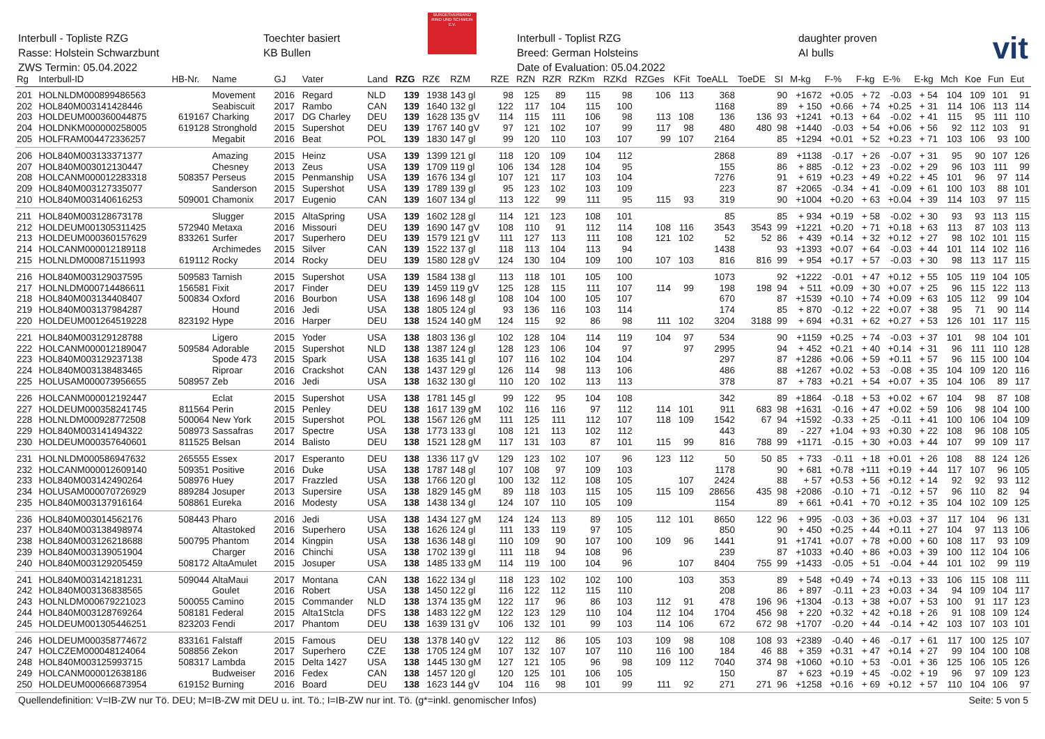Interbull - Topliste RZG
Rasse: Holstein Schwarzbunt
ZWS Termin: 05.04.2022
Toechter basiert
KB Bullen
BUNDESVERBAND
RIND UND SCHWEIN E.V.
Interbull - Toplist RZG
Breed: German Holsteins
Date of Evaluation: 05.04.2022
daughter proven
AI bulls
vit
| Rg | Interbull-ID | HB-Nr. | Name | GJ | Vater | Land | RZG | RZ€ | RZM | RZE | RZN | RZR | RZKm | RZKd | RZGes | KFit | ToeALL | ToeDE | SI | M-kg | F-% | F-kg | E-% | E-kg | Mch | Koe | Fun | Eut |
| --- | --- | --- | --- | --- | --- | --- | --- | --- | --- | --- | --- | --- | --- | --- | --- | --- | --- | --- | --- | --- | --- | --- | --- | --- | --- | --- | --- | --- |
| 201 | HOLNLDM000899486563 | | Movement | 2016 | Regard | NLD | 139 | 1938 | 143 gl | 98 | 125 | 89 | 115 | 98 | 106 | 113 | 368 | | 90 | +1672 | +0.05 | + 72 | -0.03 | + 54 | 104 | 109 | 101 | 91 |
| 202 | HOL840M003141428446 | | Seabiscuit | 2017 | Rambo | CAN | 139 | 1640 | 132 gl | 122 | 117 | 104 | 115 | 100 | | | 1168 | | 89 | + 150 | +0.66 | + 74 | +0.25 | + 31 | 114 | 106 | 113 | 114 |
| 203 | HOLDEUM000360044875 | 619167 | Charking | 2017 | DG Charley | DEU | 139 | 1628 | 135 gV | 114 | 115 | 111 | 106 | 98 | 113 | 108 | 136 | 136 | 93 | +1241 | +0.13 | + 64 | -0.02 | + 41 | 115 | 95 | 111 | 110 |
| 204 | HOLDNKM000000258005 | 619128 | Stronghold | 2015 | Supershot | DEU | 139 | 1767 | 140 gV | 97 | 121 | 102 | 107 | 99 | 117 | 98 | 480 | 480 | 98 | +1440 | -0.03 | + 54 | +0.06 | + 56 | 92 | 112 | 103 | 91 |
| 205 | HOLFRAM004472336257 | | Megabit | 2016 | Beat | POL | 139 | 1830 | 147 gl | 99 | 120 | 110 | 103 | 107 | 99 | 107 | 2164 | | 85 | +1294 | +0.01 | + 52 | +0.23 | + 71 | 103 | 106 | 93 | 100 |
| 206 | HOL840M003133371377 | | Amazing | 2015 | Heinz | USA | 139 | 1399 | 121 gl | 118 | 120 | 109 | 104 | 112 | | | 2868 | | 89 | +1138 | -0.17 | + 26 | -0.07 | + 31 | 95 | 90 | 107 | 126 |
| 207 | HOL840M003012130447 | | Chesney | 2013 | Zeus | USA | 139 | 1709 | 119 gl | 106 | 134 | 128 | 104 | 95 | | | 155 | | 86 | + 885 | -0.12 | + 23 | -0.02 | + 29 | 96 | 103 | 111 | 99 |
| 208 | HOLCANM000012283318 | 508357 | Perseus | 2015 | Penmanship | USA | 139 | 1676 | 134 gl | 107 | 121 | 117 | 103 | 104 | | | 7276 | | 91 | + 619 | +0.23 | + 49 | +0.22 | + 45 | 101 | 96 | 97 | 114 |
| 209 | HOL840M003127335077 | | Sanderson | 2015 | Supershot | USA | 139 | 1789 | 139 gl | 95 | 123 | 102 | 103 | 109 | | | 223 | | 87 | +2065 | -0.34 | + 41 | -0.09 | + 61 | 100 | 103 | 88 | 101 |
| 210 | HOL840M003140616253 | 509001 | Chamonix | 2017 | Eugenio | CAN | 139 | 1607 | 134 gl | 113 | 122 | 99 | 111 | 95 | 115 | 93 | 319 | | 90 | +1004 | +0.20 | + 63 | +0.04 | + 39 | 114 | 103 | 97 | 115 |
| 211 | HOL840M003128673178 | | Slugger | 2015 | AltaSpring | USA | 139 | 1602 | 128 gl | 114 | 121 | 123 | 108 | 101 | | | 85 | | 85 | + 934 | +0.19 | + 58 | -0.02 | + 30 | 93 | 93 | 113 | 115 |
| 212 | HOLDEUM001305311425 | 572940 | Metaxa | 2016 | Missouri | DEU | 139 | 1690 | 147 gV | 108 | 110 | 91 | 112 | 114 | 108 | 116 | 3543 | 3543 | 99 | +1221 | +0.20 | + 71 | +0.18 | + 63 | 113 | 87 | 103 | 113 |
| 213 | HOLDEUM000360157629 | 833261 | Surfer | 2017 | Superhero | DEU | 139 | 1579 | 121 gV | 111 | 127 | 113 | 111 | 108 | 121 | 102 | 52 | 52 | 86 | + 439 | +0.14 | + 32 | +0.12 | + 27 | 98 | 102 | 101 | 115 |
| 214 | HOLCANM000012189118 | | Archimedes | 2015 | Silver | CAN | 139 | 1522 | 137 gl | 118 | 113 | 104 | 113 | 94 | | | 1438 | | 93 | +1393 | +0.07 | + 64 | -0.03 | + 44 | 101 | 114 | 102 | 116 |
| 215 | HOLNLDM000871511993 | 619112 | Rocky | 2014 | Rocky | DEU | 139 | 1580 | 128 gV | 124 | 130 | 104 | 109 | 100 | 107 | 103 | 816 | 816 | 99 | + 954 | +0.17 | + 57 | -0.03 | + 30 | 98 | 113 | 117 | 115 |
| 216 | HOL840M003129037595 | 509583 | Tarnish | 2015 | Supershot | USA | 139 | 1584 | 138 gl | 113 | 118 | 101 | 105 | 100 | | | 1073 | | 92 | +1222 | -0.01 | + 47 | +0.12 | + 55 | 105 | 119 | 104 | 105 |
| 217 | HOLNLDM000714486611 | 156581 | Fixit | 2017 | Finder | DEU | 139 | 1459 | 119 gV | 125 | 128 | 115 | 111 | 107 | 114 | 99 | 198 | 198 | 94 | + 511 | +0.09 | + 30 | +0.07 | + 25 | 96 | 115 | 122 | 113 |
| 218 | HOL840M003134408407 | 500834 | Oxford | 2016 | Bourbon | USA | 138 | 1696 | 148 gl | 108 | 104 | 100 | 105 | 107 | | | 670 | | 87 | +1539 | +0.10 | + 74 | +0.09 | + 63 | 105 | 112 | 99 | 104 |
| 219 | HOL840M003137984287 | | Hound | 2016 | Jedi | USA | 138 | 1805 | 124 gl | 93 | 136 | 116 | 103 | 114 | | | 174 | | 85 | + 870 | -0.12 | + 22 | +0.07 | + 38 | 95 | 71 | 90 | 114 |
| 220 | HOLDEUM001264519228 | 823192 | Hype | 2016 | Harper | DEU | 138 | 1524 | 140 gM | 124 | 115 | 92 | 86 | 98 | 111 | 102 | 3204 | 3188 | 99 | + 694 | +0.31 | + 62 | +0.27 | + 53 | 126 | 101 | 117 | 115 |
| 221 | HOL840M003129128788 | | Ligero | 2015 | Yoder | USA | 138 | 1803 | 136 gl | 102 | 128 | 104 | 114 | 119 | 104 | 97 | 534 | | 90 | +1159 | +0.25 | + 74 | -0.03 | + 37 | 101 | 98 | 104 | 101 |
| 222 | HOLCANM000012189047 | 509584 | Adorable | 2015 | Supershot | NLD | 138 | 1387 | 124 gl | 128 | 123 | 106 | 104 | 97 | | 97 | 2995 | | 94 | + 452 | +0.21 | + 40 | +0.14 | + 31 | 96 | 111 | 110 | 128 |
| 223 | HOL840M003129237138 | | Spode 473 | 2015 | Spark | USA | 138 | 1635 | 141 gl | 107 | 116 | 102 | 104 | 104 | | | 297 | | 87 | +1286 | +0.06 | + 59 | +0.11 | + 57 | 96 | 115 | 100 | 104 |
| 224 | HOL840M003138483465 | | Riproar | 2016 | Crackshot | CAN | 138 | 1437 | 129 gl | 126 | 114 | 98 | 113 | 106 | | | 486 | | 88 | +1267 | +0.02 | + 53 | -0.08 | + 35 | 104 | 109 | 120 | 116 |
| 225 | HOLUSAM000073956655 | 508957 | Zeb | 2016 | Jedi | USA | 138 | 1632 | 130 gl | 110 | 120 | 102 | 113 | 113 | | | 378 | | 87 | + 783 | +0.21 | + 54 | +0.07 | + 35 | 104 | 106 | 89 | 117 |
| 226 | HOLCANM000012192447 | | Eclat | 2015 | Supershot | USA | 138 | 1781 | 145 gl | 99 | 122 | 95 | 104 | 108 | | | 342 | | 89 | +1864 | -0.18 | + 53 | +0.02 | + 67 | 104 | 98 | 87 | 108 |
| 227 | HOLDEUM000358241745 | 811564 | Perin | 2015 | Penley | DEU | 138 | 1617 | 139 gM | 102 | 116 | 116 | 97 | 112 | 114 | 101 | 911 | 683 | 98 | +1631 | -0.16 | + 47 | +0.02 | + 59 | 106 | 98 | 104 | 100 |
| 228 | HOLNLDM000928772508 | 500064 | New York | 2015 | Supershot | POL | 138 | 1567 | 126 gM | 111 | 125 | 111 | 112 | 107 | 118 | 109 | 1542 | 67 | 94 | +1592 | -0.33 | + 25 | -0.11 | + 41 | 100 | 106 | 104 | 109 |
| 229 | HOL840M003141494322 | 508973 | Sassafras | 2017 | Spectre | USA | 138 | 1773 | 133 gl | 108 | 121 | 113 | 102 | 112 | | | 443 | | 89 | - 227 | +1.04 | + 93 | +0.30 | + 22 | 108 | 96 | 108 | 105 |
| 230 | HOLDEUM000357640601 | 811525 | Belsan | 2014 | Balisto | DEU | 138 | 1521 | 128 gM | 117 | 131 | 103 | 87 | 101 | 115 | 99 | 816 | 788 | 99 | +1171 | -0.15 | + 30 | +0.03 | + 44 | 107 | 99 | 109 | 117 |
| 231 | HOLNLDM000586947632 | 265555 | Essex | 2017 | Esperanto | DEU | 138 | 1336 | 117 gV | 129 | 123 | 102 | 107 | 96 | 123 | 112 | 50 | 50 | 85 | + 733 | -0.11 | + 18 | +0.01 | + 26 | 108 | 88 | 124 | 126 |
| 232 | HOLCANM000012609140 | 509351 | Positive | 2016 | Duke | USA | 138 | 1787 | 148 gl | 107 | 108 | 97 | 109 | 103 | | | 1178 | | 90 | + 681 | +0.78 | +111 | +0.19 | + 44 | 117 | 107 | 96 | 105 |
| 233 | HOL840M003142490264 | 508976 | Huey | 2017 | Frazzled | USA | 138 | 1766 | 120 gl | 100 | 132 | 112 | 108 | 105 | | 107 | 2424 | | 88 | + 57 | +0.53 | + 56 | +0.12 | + 14 | 92 | 92 | 93 | 112 |
| 234 | HOLUSAM000070726929 | 889284 | Josuper | 2013 | Supersire | USA | 138 | 1829 | 145 gM | 89 | 118 | 103 | 115 | 105 | 115 | 109 | 28656 | 435 | 98 | +2086 | -0.10 | + 71 | -0.12 | + 57 | 96 | 110 | 82 | 94 |
| 235 | HOL840M003137916164 | 508861 | Eureka | 2016 | Modesty | USA | 138 | 1438 | 134 gl | 124 | 107 | 110 | 105 | 109 | | | 1154 | | 89 | + 661 | +0.41 | + 70 | +0.12 | + 35 | 104 | 102 | 109 | 125 |
| 236 | HOL840M003014562176 | 508443 | Pharo | 2016 | Jedi | USA | 138 | 1434 | 127 gM | 124 | 124 | 113 | 89 | 105 | 112 | 101 | 8650 | 122 | 96 | + 995 | -0.03 | + 36 | +0.03 | + 37 | 117 | 104 | 96 | 131 |
| 237 | HOL840M003138498974 | | Altastoked | 2016 | Superhero | USA | 138 | 1626 | 124 gl | 111 | 133 | 119 | 97 | 105 | | | 850 | | 90 | + 450 | +0.25 | + 44 | +0.11 | + 27 | 104 | 97 | 113 | 106 |
| 238 | HOL840M003126218688 | 500795 | Phantom | 2014 | Kingpin | USA | 138 | 1636 | 148 gl | 110 | 109 | 90 | 107 | 100 | 109 | 96 | 1441 | | 91 | +1741 | +0.07 | + 78 | +0.00 | + 60 | 108 | 117 | 93 | 109 |
| 239 | HOL840M003139051904 | | Charger | 2016 | Chinchi | USA | 138 | 1702 | 139 gl | 111 | 118 | 94 | 108 | 96 | | | 239 | | 87 | +1033 | +0.40 | + 86 | +0.03 | + 39 | 100 | 112 | 104 | 106 |
| 240 | HOL840M003129205459 | 508172 | AltaAmulet | 2015 | Josuper | USA | 138 | 1485 | 133 gM | 114 | 119 | 100 | 104 | 96 | | 107 | 8404 | 755 | 99 | +1433 | -0.05 | + 51 | -0.04 | + 44 | 101 | 102 | 99 | 119 |
| 241 | HOL840M003142181231 | 509044 | AltaMaui | 2017 | Montana | CAN | 138 | 1622 | 134 gl | 118 | 123 | 102 | 102 | 100 | | 103 | 353 | | 89 | + 548 | +0.49 | + 74 | +0.13 | + 33 | 106 | 115 | 108 | 111 |
| 242 | HOL840M003136838565 | | Goulet | 2016 | Robert | USA | 138 | 1450 | 122 gl | 116 | 122 | 112 | 115 | 110 | | | 208 | | 86 | + 897 | -0.11 | + 23 | +0.03 | + 34 | 94 | 109 | 104 | 117 |
| 243 | HOLNLDM000679221023 | 500055 | Camino | 2015 | Commander | NLD | 138 | 1374 | 135 gM | 122 | 117 | 96 | 86 | 103 | 112 | 91 | 478 | 196 | 96 | +1304 | -0.13 | + 38 | +0.07 | + 53 | 100 | 91 | 117 | 123 |
| 244 | HOL840M003128769264 | 508181 | Federal | 2015 | Alta1Stcla | DFS | 138 | 1483 | 122 gM | 122 | 123 | 129 | 110 | 104 | 112 | 104 | 1704 | 456 | 98 | + 220 | +0.32 | + 42 | +0.18 | + 26 | 91 | 108 | 109 | 124 |
| 245 | HOLDEUM001305446251 | 823203 | Fendi | 2017 | Phantom | DEU | 138 | 1639 | 131 gV | 106 | 132 | 101 | 99 | 103 | 114 | 106 | 672 | 672 | 98 | +1707 | -0.20 | + 44 | -0.14 | + 42 | 103 | 107 | 103 | 101 |
| 246 | HOLDEUM000358774672 | 833161 | Falstaff | 2015 | Famous | DEU | 138 | 1378 | 140 gV | 122 | 112 | 86 | 105 | 103 | 109 | 98 | 108 | 108 | 93 | +2389 | -0.40 | + 46 | -0.17 | + 61 | 117 | 100 | 125 | 107 |
| 247 | HOLCZEM000048124064 | 508856 | Zekon | 2017 | Superhero | CZE | 138 | 1705 | 124 gM | 107 | 132 | 107 | 107 | 110 | 116 | 100 | 184 | 46 | 88 | + 359 | +0.31 | + 47 | +0.14 | + 27 | 99 | 104 | 100 | 108 |
| 248 | HOL840M003125993715 | 508317 | Lambda | 2015 | Delta 1427 | USA | 138 | 1445 | 130 gM | 127 | 121 | 105 | 96 | 98 | 109 | 112 | 7040 | 374 | 98 | +1060 | +0.10 | + 53 | -0.01 | + 36 | 125 | 106 | 105 | 126 |
| 249 | HOLCANM000012638186 | | Budweiser | 2016 | Fedex | CAN | 138 | 1457 | 120 gl | 120 | 125 | 101 | 106 | 105 | | | 150 | | 87 | + 623 | +0.19 | + 45 | -0.02 | + 19 | 96 | 97 | 109 | 123 |
| 250 | HOLDEUM000666873954 | 619152 | Burning | 2016 | Board | DEU | 138 | 1623 | 144 gV | 104 | 116 | 98 | 101 | 99 | 111 | 92 | 271 | 271 | 96 | +1258 | +0.16 | + 69 | +0.12 | + 57 | 110 | 104 | 106 | 97 |
Quellendefinition: V=IB-ZW nur Tö. DEU; M=IB-ZW mit DEU u. int. Tö.; I=IB-ZW nur int. Tö. (g*=inkl. genomischer Infos) Seite: 5 von 5